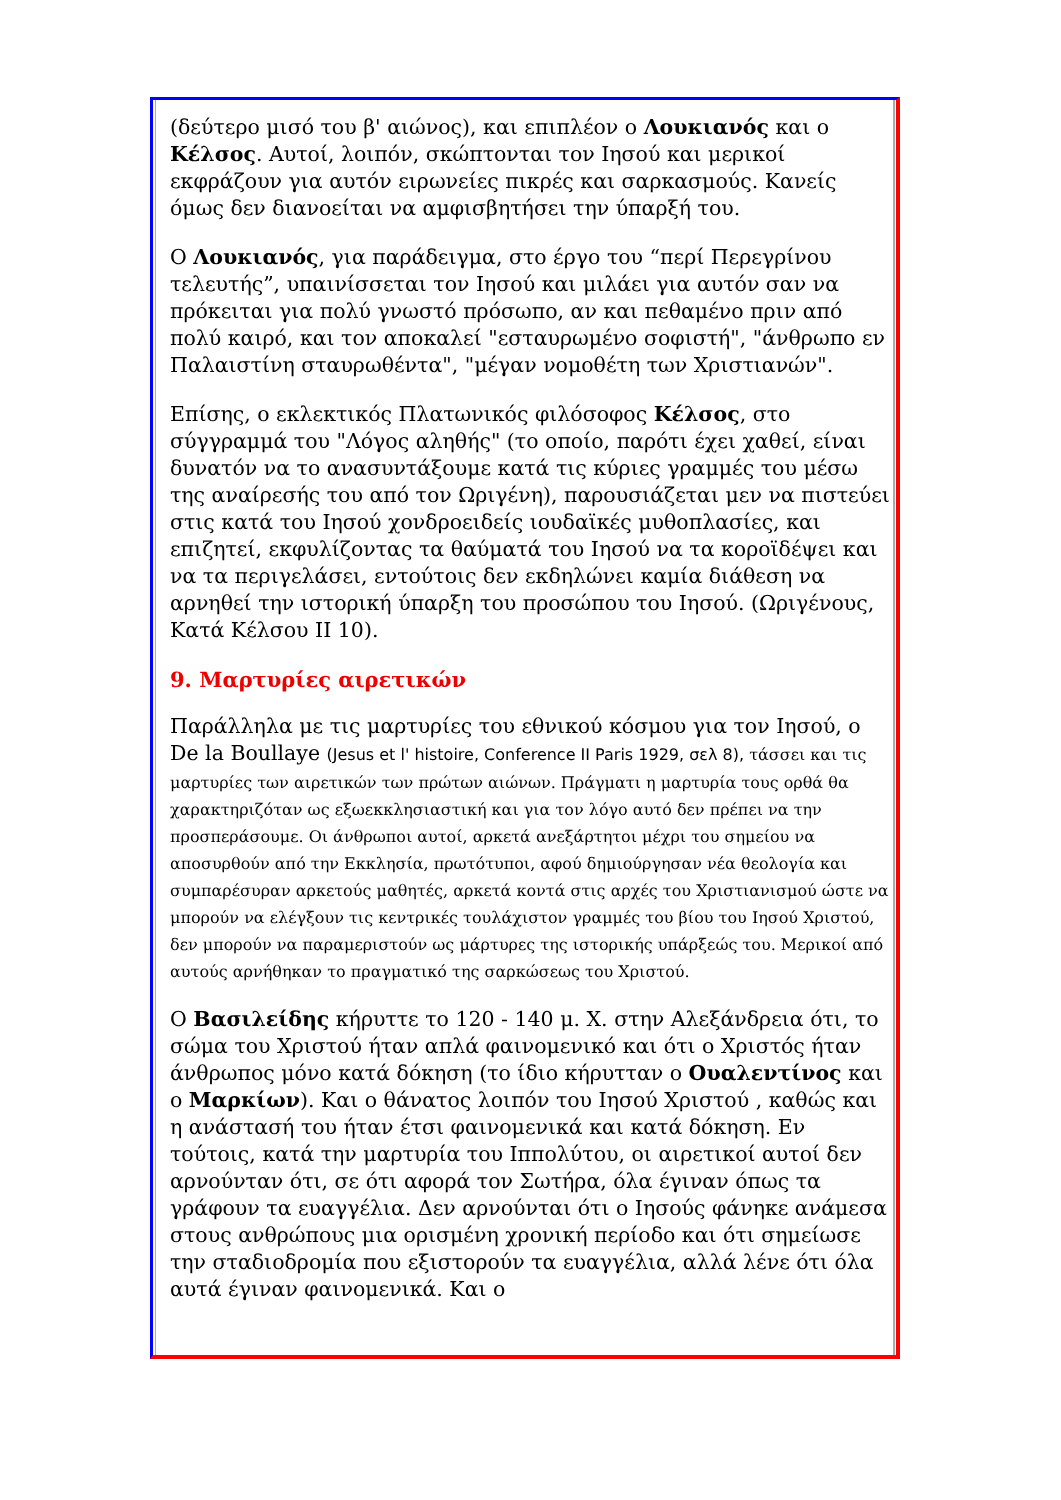(δεύτερο μισό του β' αιώνος), και επιπλέον ο Λουκιανός και ο Κέλσος. Αυτοί, λοιπόν, σκώπτονται τον Ιησού και μερικοί εκφράζουν για αυτόν ειρωνείες πικρές και σαρκασμούς. Κανείς όμως δεν διανοείται να αμφισβητήσει την ύπαρξή του.
Ο Λουκιανός, για παράδειγμα, στο έργο του “περί Περεγρίνου τελευτής”, υπαινίσσεται τον Ιησού και μιλάει για αυτόν σαν να πρόκειται για πολύ γνωστό πρόσωπο, αν και πεθαμένο πριν από πολύ καιρό, και τον αποκαλεί "εσταυρωμένο σοφιστή", "άνθρωπο εν Παλαιστίνη σταυρωθέντα", "μέγαν νομοθέτη των Χριστιανών".
Επίσης, ο εκλεκτικός Πλατωνικός φιλόσοφος Κέλσος, στο σύγγραμμά του "Λόγος αληθής" (το οποίο, παρότι έχει χαθεί, είναι δυνατόν να το ανασυντάξουμε κατά τις κύριες γραμμές του μέσω της αναίρεσής του από τον Ωριγένη), παρουσιάζεται μεν να πιστεύει στις κατά του Ιησού χονδροειδείς ιουδαϊκές μυθοπλασίες, και επιζητεί, εκφυλίζοντας τα θαύματά του Ιησού να τα κοροϊδέψει και να τα περιγελάσει, εντούτοις δεν εκδηλώνει καμία διάθεση να αρνηθεί την ιστορική ύπαρξη του προσώπου του Ιησού. (Ωριγένους, Κατά Κέλσου ΙΙ 10).
9. Μαρτυρίες αιρετικών
Παράλληλα με τις μαρτυρίες του εθνικού κόσμου για τον Ιησού, ο De la Boullaye (Jesus et l' histoire, Conference II Paris 1929, σελ 8), τάσσει και τις μαρτυρίες των αιρετικών των πρώτων αιώνων. Πράγματι η μαρτυρία τους ορθά θα χαρακτηριζόταν ως εξωεκκλησιαστική και για τον λόγο αυτό δεν πρέπει να την προσπεράσουμε. Οι άνθρωποι αυτοί, αρκετά ανεξάρτητοι μέχρι του σημείου να αποσυρθούν από την Εκκλησία, πρωτότυποι, αφού δημιούργησαν νέα θεολογία και συμπαρέσυραν αρκετούς μαθητές, αρκετά κοντά στις αρχές του Χριστιανισμού ώστε να μπορούν να ελέγξουν τις κεντρικές τουλάχιστον γραμμές του βίου του Ιησού Χριστού, δεν μπορούν να παραμεριστούν ως μάρτυρες της ιστορικής υπάρξεώς του. Μερικοί από αυτούς αρνήθηκαν το πραγματικό της σαρκώσεως του Χριστού.
Ο Βασιλείδης κήρυττε το 120 - 140 μ. Χ. στην Αλεξάνδρεια ότι, το σώμα του Χριστού ήταν απλά φαινομενικό και ότι ο Χριστός ήταν άνθρωπος μόνο κατά δόκηση (το ίδιο κήρυτταν ο Ουαλεντίνος και ο Μαρκίων). Και ο θάνατος λοιπόν του Ιησού Χριστού , καθώς και η ανάστασή του ήταν έτσι φαινομενικά και κατά δόκηση. Εν τούτοις, κατά την μαρτυρία του Ιππολύτου, οι αιρετικοί αυτοί δεν αρνούνταν ότι, σε ότι αφορά τον Σωτήρα, όλα έγιναν όπως τα γράφουν τα ευαγγέλια. Δεν αρνούνται ότι ο Ιησούς φάνηκε ανάμεσα στους ανθρώπους μια ορισμένη χρονική περίοδο και ότι σημείωσε την σταδιοδρομία που εξιστορούν τα ευαγγέλια, αλλά λένε ότι όλα αυτά έγιναν φαινομενικά. Και ο